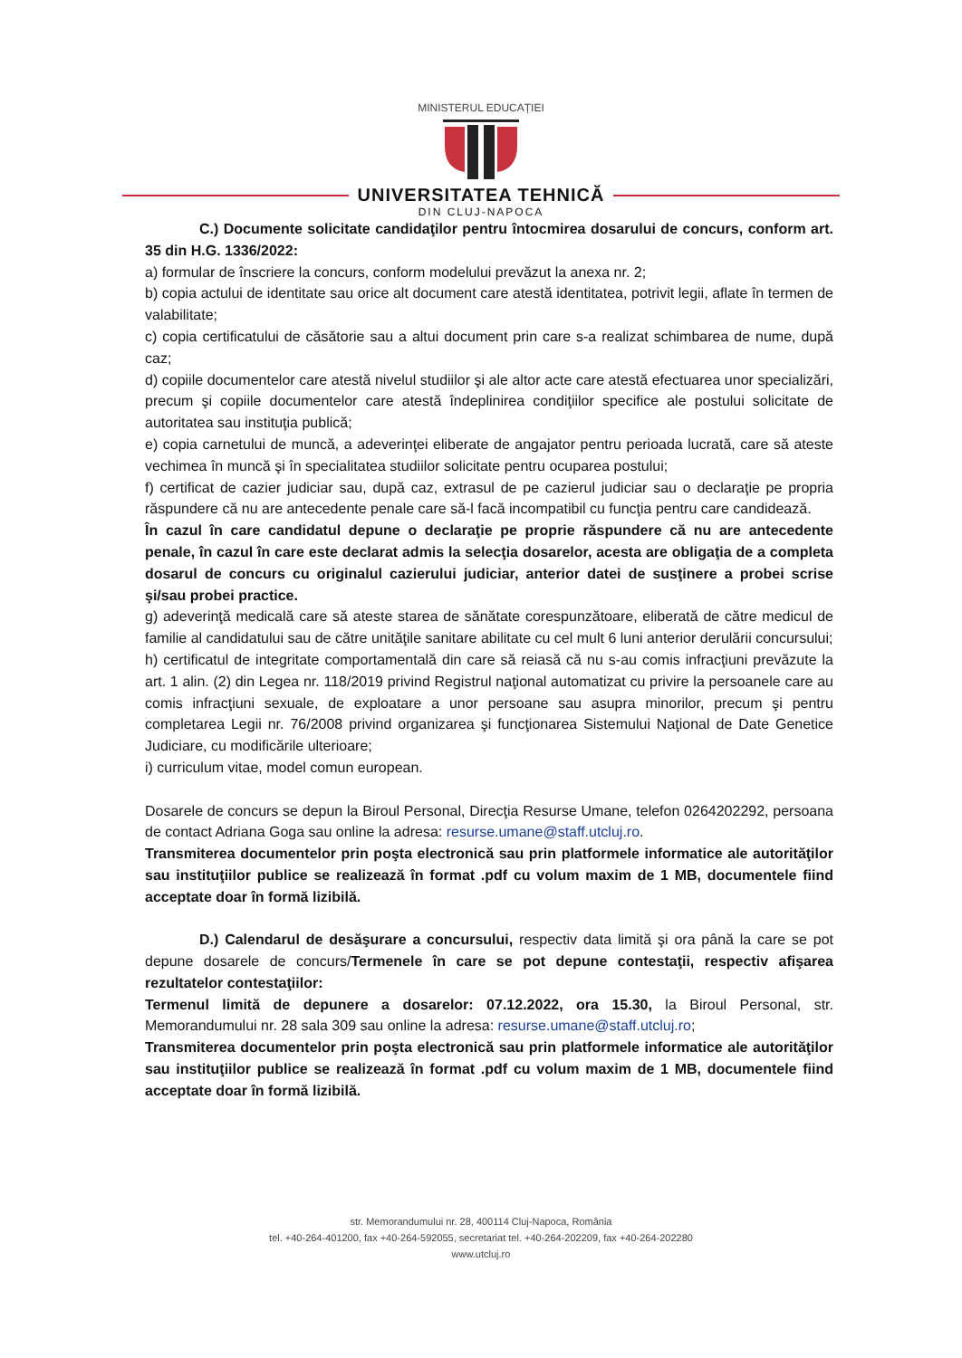MINISTERUL EDUCAȚIEI
UNIVERSITATEA TEHNICĂ
DIN CLUJ-NAPOCA
C.) Documente solicitate candidaţilor pentru întocmirea dosarului de concurs, conform art. 35 din H.G. 1336/2022:
a) formular de înscriere la concurs, conform modelului prevăzut la anexa nr. 2;
b) copia actului de identitate sau orice alt document care atestă identitatea, potrivit legii, aflate în termen de valabilitate;
c) copia certificatului de căsătorie sau a altui document prin care s-a realizat schimbarea de nume, după caz;
d) copiile documentelor care atestă nivelul studiilor şi ale altor acte care atestă efectuarea unor specializări, precum şi copiile documentelor care atestă îndeplinirea condiţiilor specifice ale postului solicitate de autoritatea sau instituţia publică;
e) copia carnetului de muncă, a adeverinţei eliberate de angajator pentru perioada lucrată, care să ateste vechimea în muncă şi în specialitatea studiilor solicitate pentru ocuparea postului;
f) certificat de cazier judiciar sau, după caz, extrasul de pe cazierul judiciar sau o declaraţie pe propria răspundere că nu are antecedente penale care să-l facă incompatibil cu funcţia pentru care candidează.
În cazul în care candidatul depune o declaraţie pe proprie răspundere că nu are antecedente penale, în cazul în care este declarat admis la selecţia dosarelor, acesta are obligaţia de a completa dosarul de concurs cu originalul cazierului judiciar, anterior datei de susţinere a probei scrise şi/sau probei practice.
g) adeverinţă medicală care să ateste starea de sănătate corespunzătoare, eliberată de către medicul de familie al candidatului sau de către unităţile sanitare abilitate cu cel mult 6 luni anterior derulării concursului;
h) certificatul de integritate comportamentală din care să reiasă că nu s-au comis infracţiuni prevăzute la art. 1 alin. (2) din Legea nr. 118/2019 privind Registrul naţional automatizat cu privire la persoanele care au comis infracţiuni sexuale, de exploatare a unor persoane sau asupra minorilor, precum şi pentru completarea Legii nr. 76/2008 privind organizarea şi funcţionarea Sistemului Naţional de Date Genetice Judiciare, cu modificările ulterioare;
i) curriculum vitae, model comun european.
Dosarele de concurs se depun la Biroul Personal, Direcţia Resurse Umane, telefon 0264202292, persoana de contact Adriana Goga sau online la adresa: resurse.umane@staff.utcluj.ro.
Transmiterea documentelor prin poşta electronică sau prin platformele informatice ale autorităţilor sau instituţiilor publice se realizează în format .pdf cu volum maxim de 1 MB, documentele fiind acceptate doar în formă lizibilă.
D.) Calendarul de desăşurare a concursului, respectiv data limită şi ora până la care se pot depune dosarele de concurs/Termenele în care se pot depune contestaţii, respectiv afişarea rezultatelor contestaţiilor:
Termenul limită de depunere a dosarelor: 07.12.2022, ora 15.30, la Biroul Personal, str. Memorandumului nr. 28 sala 309 sau online la adresa: resurse.umane@staff.utcluj.ro;
Transmiterea documentelor prin poşta electronică sau prin platformele informatice ale autorităţilor sau instituţiilor publice se realizează în format .pdf cu volum maxim de 1 MB, documentele fiind acceptate doar în formă lizibilă.
str. Memorandumului nr. 28, 400114 Cluj-Napoca, România
tel. +40-264-401200, fax +40-264-592055, secretariat tel. +40-264-202209, fax +40-264-202280
www.utcluj.ro